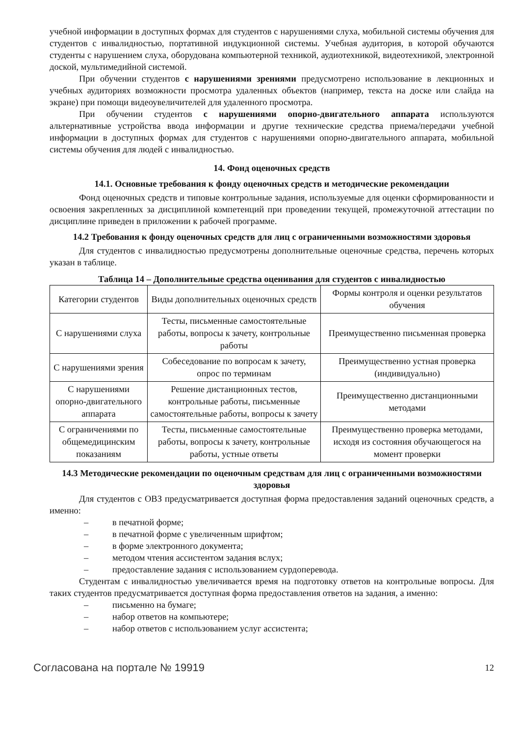учебной информации в доступных формах для студентов с нарушениями слуха, мобильной системы обучения для студентов с инвалидностью, портативной индукционной системы. Учебная аудитория, в которой обучаются студенты с нарушением слуха, оборудована компьютерной техникой, аудиотехникой, видеотехникой, электронной доской, мультимедийной системой.
При обучении студентов с нарушениями зрениями предусмотрено использование в лекционных и учебных аудиториях возможности просмотра удаленных объектов (например, текста на доске или слайда на экране) при помощи видеоувеличителей для удаленного просмотра.
При обучении студентов с нарушениями опорно-двигательного аппарата используются альтернативные устройства ввода информации и другие технические средства приема/передачи учебной информации в доступных формах для студентов с нарушениями опорно-двигательного аппарата, мобильной системы обучения для людей с инвалидностью.
14. Фонд оценочных средств
14.1. Основные требования к фонду оценочных средств и методические рекомендации
Фонд оценочных средств и типовые контрольные задания, используемые для оценки сформированности и освоения закрепленных за дисциплиной компетенций при проведении текущей, промежуточной аттестации по дисциплине приведен в приложении к рабочей программе.
14.2 Требования к фонду оценочных средств для лиц с ограниченными возможностями здоровья
Для студентов с инвалидностью предусмотрены дополнительные оценочные средства, перечень которых указан в таблице.
Таблица 14 – Дополнительные средства оценивания для студентов с инвалидностью
| Категории студентов | Виды дополнительных оценочных средств | Формы контроля и оценки результатов обучения |
| С нарушениями слуха | Тесты, письменные самостоятельные работы, вопросы к зачету, контрольные работы | Преимущественно письменная проверка |
| С нарушениями зрения | Собеседование по вопросам к зачету, опрос по терминам | Преимущественно устная проверка (индивидуально) |
| С нарушениями опорно-двигательного аппарата | Решение дистанционных тестов, контрольные работы, письменные самостоятельные работы, вопросы к зачету | Преимущественно дистанционными методами |
| С ограничениями по общемедицинским показаниям | Тесты, письменные самостоятельные работы, вопросы к зачету, контрольные работы, устные ответы | Преимущественно проверка методами, исходя из состояния обучающегося на момент проверки |
14.3 Методические рекомендации по оценочным средствам для лиц с ограниченными возможностями здоровья
Для студентов с ОВЗ предусматривается доступная форма предоставления заданий оценочных средств, а именно:
– в печатной форме;
– в печатной форме с увеличенным шрифтом;
– в форме электронного документа;
– методом чтения ассистентом задания вслух;
– предоставление задания с использованием сурдоперевода.
Студентам с инвалидностью увеличивается время на подготовку ответов на контрольные вопросы. Для таких студентов предусматривается доступная форма предоставления ответов на задания, а именно:
– письменно на бумаге;
– набор ответов на компьютере;
– набор ответов с использованием услуг ассистента;
Согласована на портале № 19919
12